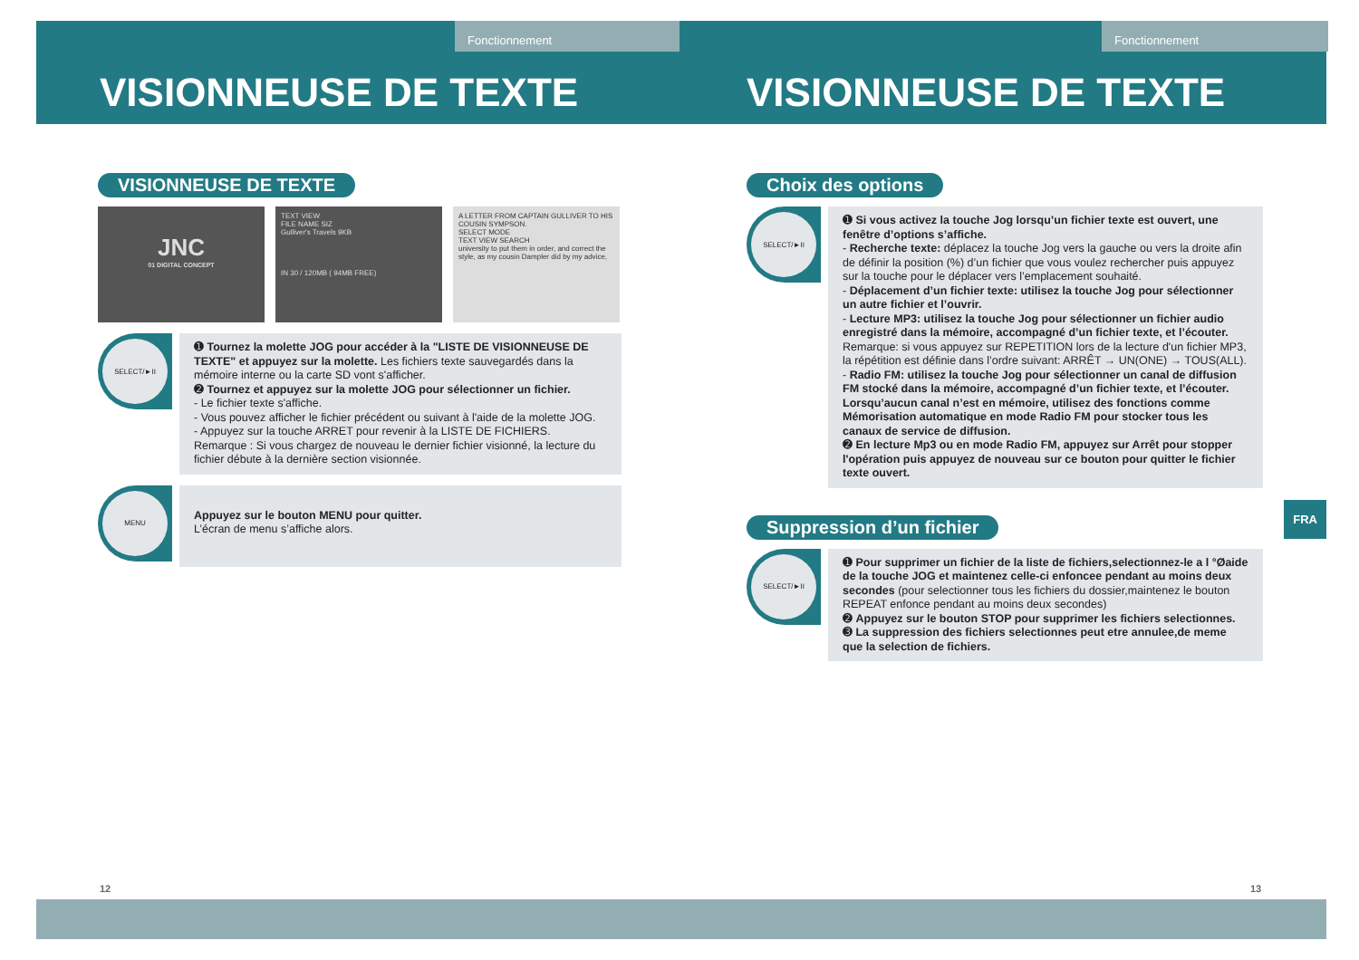Fonctionnement
VISIONNEUSE DE TEXTE
VISIONNEUSE DE TEXTE
JNC
01 DIGITAL CONCEPT
TEXT VIEW
FILE NAME SIZ
Gulliver's Travels 9KB
IN 30 / 120MB ( 94MB FREE)
A LETTER FROM CAPTAIN GULLIVER TO HIS COUSIN SYMPSON.
SELECT MODE
TEXT VIEW SEARCH
university to put them in order, and correct the style, as my cousin Dampler did by my advice,
SELECT/►II
➊ Tournez la molette JOG pour accéder à la "LISTE DE VISIONNEUSE DE TEXTE" et appuyez sur la molette. Les fichiers texte sauvegardés dans la mémoire interne ou la carte SD vont s'afficher.
➋ Tournez et appuyez sur la molette JOG pour sélectionner un fichier.
- Le fichier texte s'affiche.
- Vous pouvez afficher le fichier précédent ou suivant à l'aide de la molette JOG.
- Appuyez sur la touche ARRET pour revenir à la LISTE DE FICHIERS.
Remarque : Si vous chargez de nouveau le dernier fichier visionné, la lecture du fichier débute à la dernière section visionnée.
MENU
Appuyez sur le bouton MENU pour quitter.
L’écran de menu s’affiche alors.
12
Fonctionnement
VISIONNEUSE DE TEXTE
Choix des options
SELECT/►II
➊ Si vous activez la touche Jog lorsqu’un fichier texte est ouvert, une fenêtre d’options s’affiche.
- Recherche texte: déplacez la touche Jog vers la gauche ou vers la droite afin de définir la position (%) d’un fichier que vous voulez rechercher puis appuyez sur la touche pour le déplacer vers l’emplacement souhaité.
- Déplacement d’un fichier texte: utilisez la touche Jog pour sélectionner un autre fichier et l’ouvrir.
- Lecture MP3: utilisez la touche Jog pour sélectionner un fichier audio enregistré dans la mémoire, accompagné d’un fichier texte, et l’écouter. Remarque: si vous appuyez sur REPETITION lors de la lecture d'un fichier MP3, la répétition est définie dans l’ordre suivant: ARRÊT → UN(ONE) → TOUS(ALL).
- Radio FM: utilisez la touche Jog pour sélectionner un canal de diffusion FM stocké dans la mémoire, accompagné d’un fichier texte, et l’écouter. Lorsqu’aucun canal n’est en mémoire, utilisez des fonctions comme Mémorisation automatique en mode Radio FM pour stocker tous les canaux de service de diffusion.
➋ En lecture Mp3 ou en mode Radio FM, appuyez sur Arrêt pour stopper l'opération puis appuyez de nouveau sur ce bouton pour quitter le fichier texte ouvert.
Suppression d’un fichier
SELECT/►II
➊ Pour supprimer un fichier de la liste de fichiers,selectionnez-le a l °Øaide de la touche JOG et maintenez celle-ci enfoncee pendant au moins deux secondes (pour selectionner tous les fichiers du dossier,maintenez le bouton REPEAT enfonce pendant au moins deux secondes)
➋ Appuyez sur le bouton STOP pour supprimer les fichiers selectionnes.
➌ La suppression des fichiers selectionnes peut etre annulee,de meme que la selection de fichiers.
FRA
13